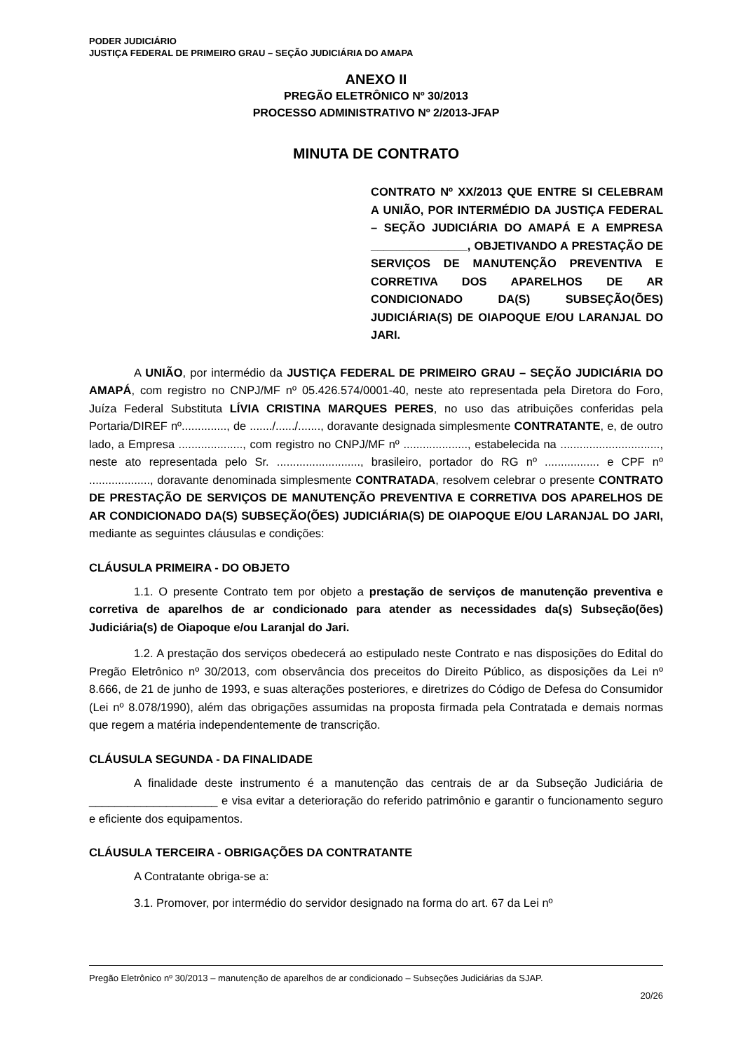PODER JUDICIÁRIO
JUSTIÇA FEDERAL DE PRIMEIRO GRAU – SEÇÃO JUDICIÁRIA DO AMAPA
ANEXO II
PREGÃO ELETRÔNICO Nº 30/2013
PROCESSO ADMINISTRATIVO Nº 2/2013-JFAP
MINUTA DE CONTRATO
CONTRATO Nº XX/2013 QUE ENTRE SI CELEBRAM A UNIÃO, POR INTERMÉDIO DA JUSTIÇA FEDERAL – SEÇÃO JUDICIÁRIA DO AMAPÁ E A EMPRESA _______________, OBJETIVANDO A PRESTAÇÃO DE SERVIÇOS DE MANUTENÇÃO PREVENTIVA E CORRETIVA DOS APARELHOS DE AR CONDICIONADO DA(S) SUBSEÇÃO(ÕES) JUDICIÁRIA(S) DE OIAPOQUE E/OU LARANJAL DO JARI.
A UNIÃO, por intermédio da JUSTIÇA FEDERAL DE PRIMEIRO GRAU – SEÇÃO JUDICIÁRIA DO AMAPÁ, com registro no CNPJ/MF nº 05.426.574/0001-40, neste ato representada pela Diretora do Foro, Juíza Federal Substituta LÍVIA CRISTINA MARQUES PERES, no uso das atribuições conferidas pela Portaria/DIREF nº.............., de ......./....../......., doravante designada simplesmente CONTRATANTE, e, de outro lado, a Empresa ...................., com registro no CNPJ/MF nº ...................., estabelecida na ..............................., neste ato representada pelo Sr. .........................., brasileiro, portador do RG nº ................. e CPF nº ..................., doravante denominada simplesmente CONTRATADA, resolvem celebrar o presente CONTRATO DE PRESTAÇÃO DE SERVIÇOS DE MANUTENÇÃO PREVENTIVA E CORRETIVA DOS APARELHOS DE AR CONDICIONADO DA(S) SUBSEÇÃO(ÕES) JUDICIÁRIA(S) DE OIAPOQUE E/OU LARANJAL DO JARI, mediante as seguintes cláusulas e condições:
CLÁUSULA PRIMEIRA - DO OBJETO
1.1. O presente Contrato tem por objeto a prestação de serviços de manutenção preventiva e corretiva de aparelhos de ar condicionado para atender as necessidades da(s) Subseção(ões) Judiciária(s) de Oiapoque e/ou Laranjal do Jari.
1.2. A prestação dos serviços obedecerá ao estipulado neste Contrato e nas disposições do Edital do Pregão Eletrônico nº 30/2013, com observância dos preceitos do Direito Público, as disposições da Lei nº 8.666, de 21 de junho de 1993, e suas alterações posteriores, e diretrizes do Código de Defesa do Consumidor (Lei nº 8.078/1990), além das obrigações assumidas na proposta firmada pela Contratada e demais normas que regem a matéria independentemente de transcrição.
CLÁUSULA SEGUNDA - DA FINALIDADE
A finalidade deste instrumento é a manutenção das centrais de ar da Subseção Judiciária de ____________________ e visa evitar a deterioração do referido patrimônio e garantir o funcionamento seguro e eficiente dos equipamentos.
CLÁUSULA TERCEIRA - OBRIGAÇÕES DA CONTRATANTE
A Contratante obriga-se a:
3.1. Promover, por intermédio do servidor designado na forma do art. 67 da Lei nº
Pregão Eletrônico nº 30/2013 – manutenção de aparelhos de ar condicionado – Subseções Judiciárias da SJAP.
20/26